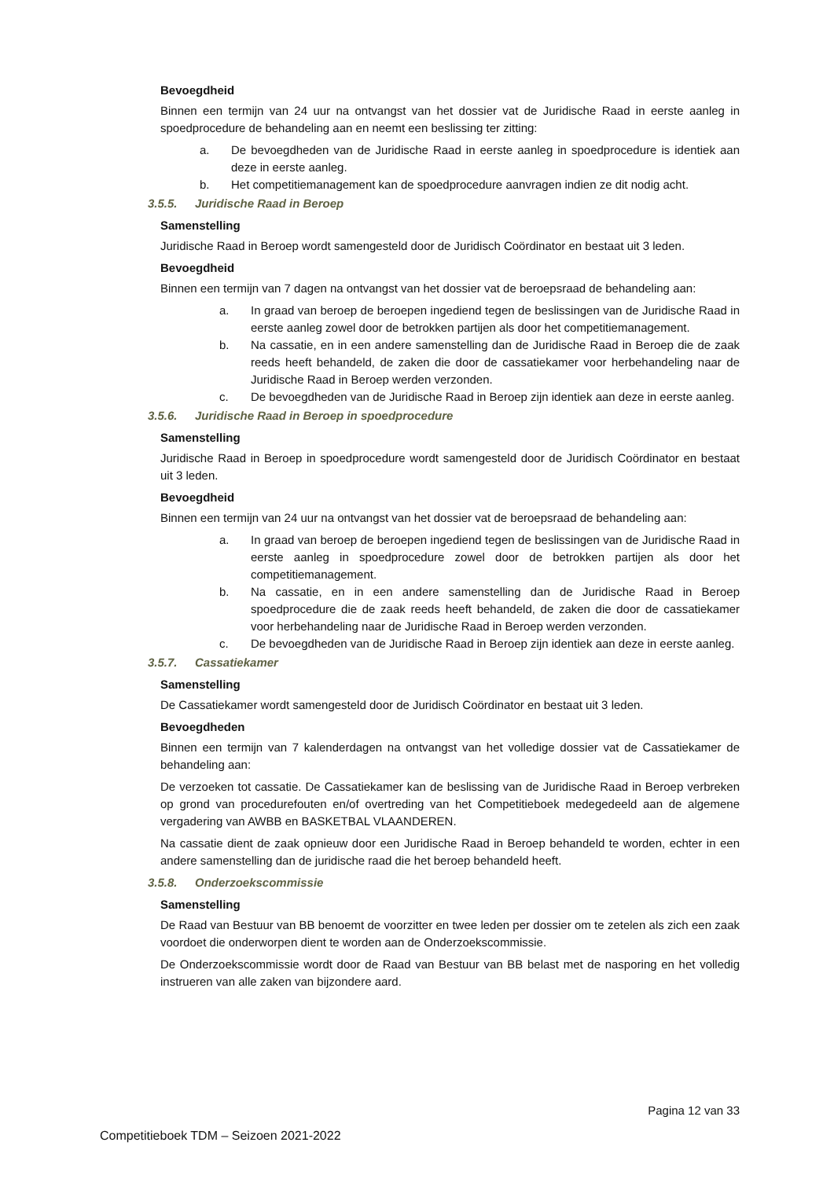Bevoegdheid
Binnen een termijn van 24 uur na ontvangst van het dossier vat de Juridische Raad in eerste aanleg in spoedprocedure de behandeling aan en neemt een beslissing ter zitting:
a. De bevoegdheden van de Juridische Raad in eerste aanleg in spoedprocedure is identiek aan deze in eerste aanleg.
b. Het competitiemanagement kan de spoedprocedure aanvragen indien ze dit nodig acht.
3.5.5. Juridische Raad in Beroep
Samenstelling
Juridische Raad in Beroep wordt samengesteld door de Juridisch Coördinator en bestaat uit 3 leden.
Bevoegdheid
Binnen een termijn van 7 dagen na ontvangst van het dossier vat de beroepsraad de behandeling aan:
a. In graad van beroep de beroepen ingediend tegen de beslissingen van de Juridische Raad in eerste aanleg zowel door de betrokken partijen als door het competitiemanagement.
b. Na cassatie, en in een andere samenstelling dan de Juridische Raad in Beroep die de zaak reeds heeft behandeld, de zaken die door de cassatiekamer voor herbehandeling naar de Juridische Raad in Beroep werden verzonden.
c. De bevoegdheden van de Juridische Raad in Beroep zijn identiek aan deze in eerste aanleg.
3.5.6. Juridische Raad in Beroep in spoedprocedure
Samenstelling
Juridische Raad in Beroep in spoedprocedure wordt samengesteld door de Juridisch Coördinator en bestaat uit 3 leden.
Bevoegdheid
Binnen een termijn van 24 uur na ontvangst van het dossier vat de beroepsraad de behandeling aan:
a. In graad van beroep de beroepen ingediend tegen de beslissingen van de Juridische Raad in eerste aanleg in spoedprocedure zowel door de betrokken partijen als door het competitiemanagement.
b. Na cassatie, en in een andere samenstelling dan de Juridische Raad in Beroep spoedprocedure die de zaak reeds heeft behandeld, de zaken die door de cassatiekamer voor herbehandeling naar de Juridische Raad in Beroep werden verzonden.
c. De bevoegdheden van de Juridische Raad in Beroep zijn identiek aan deze in eerste aanleg.
3.5.7. Cassatiekamer
Samenstelling
De Cassatiekamer wordt samengesteld door de Juridisch Coördinator en bestaat uit 3 leden.
Bevoegdheden
Binnen een termijn van 7 kalenderdagen na ontvangst van het volledige dossier vat de Cassatiekamer de behandeling aan:
De verzoeken tot cassatie. De Cassatiekamer kan de beslissing van de Juridische Raad in Beroep verbreken op grond van procedurefouten en/of overtreding van het Competitieboek medegedeeld aan de algemene vergadering van AWBB en BASKETBAL VLAANDEREN.
Na cassatie dient de zaak opnieuw door een Juridische Raad in Beroep behandeld te worden, echter in een andere samenstelling dan de juridische raad die het beroep behandeld heeft.
3.5.8. Onderzoekscommissie
Samenstelling
De Raad van Bestuur van BB benoemt de voorzitter en twee leden per dossier om te zetelen als zich een zaak voordoet die onderworpen dient te worden aan de Onderzoekscommissie.
De Onderzoekscommissie wordt door de Raad van Bestuur van BB belast met de nasporing en het volledig instrueren van alle zaken van bijzondere aard.
Pagina 12 van 33
Competitieboek TDM – Seizoen 2021-2022